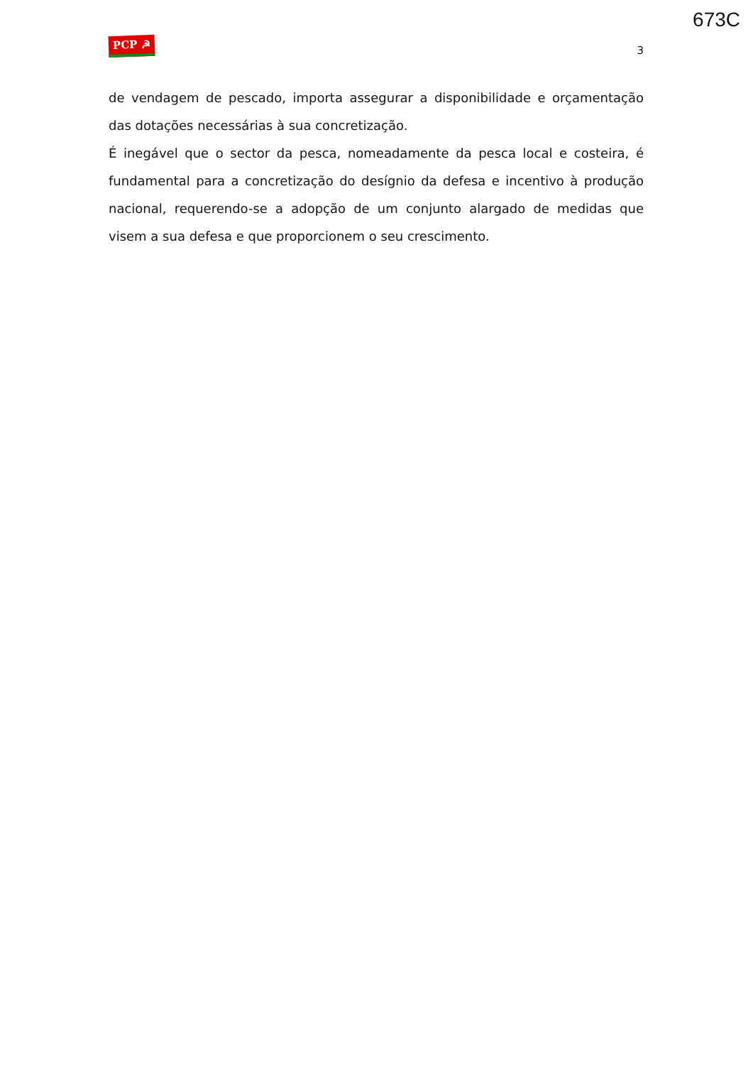673C
PCP ☭ 3
de vendagem de pescado, importa assegurar a disponibilidade e orçamentação das dotações necessárias à sua concretização.
É inegável que o sector da pesca, nomeadamente da pesca local e costeira, é fundamental para a concretização do desígnio da defesa e incentivo à produção nacional, requerendo-se a adopção de um conjunto alargado de medidas que visem a sua defesa e que proporcionem o seu crescimento.